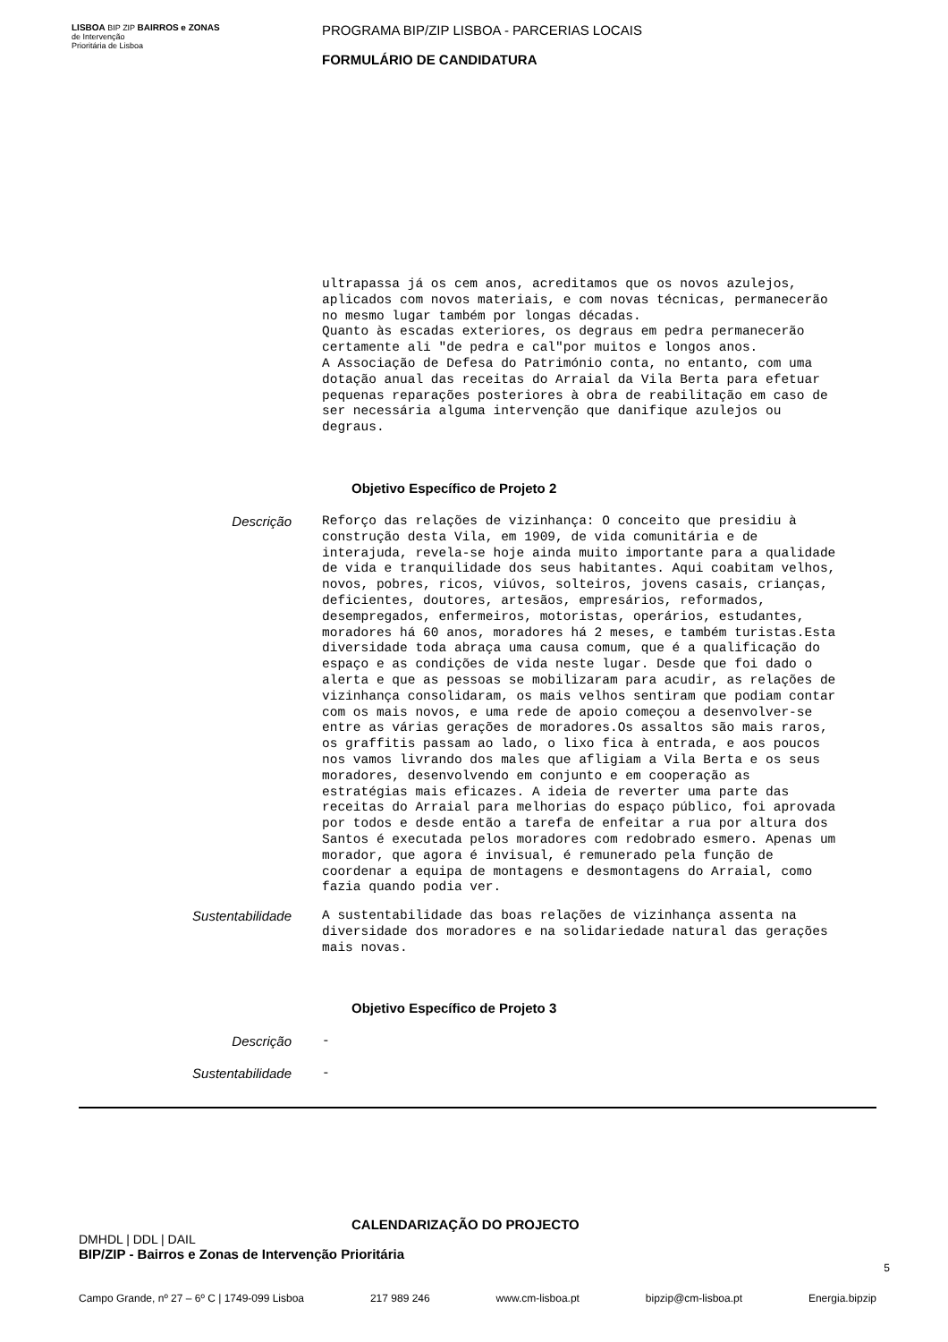LISBOA BIP ZIP BAIRROS e ZONAS
de Intervenção
Prioritária de Lisboa
PROGRAMA BIP/ZIP LISBOA - PARCERIAS LOCAIS
FORMULÁRIO DE CANDIDATURA
ultrapassa já os cem anos, acreditamos que os novos azulejos, aplicados com novos materiais, e com novas técnicas, permanecerão no mesmo lugar também por longas décadas. Quanto às escadas exteriores, os degraus em pedra permanecerão certamente ali "de pedra e cal"por muitos e longos anos. A Associação de Defesa do Património conta, no entanto, com uma dotação anual das receitas do Arraial da Vila Berta para efetuar pequenas reparações posteriores à obra de reabilitação em caso de ser necessária alguma intervenção que danifique azulejos ou degraus.
Objetivo Específico de Projeto 2
Descrição
Reforço das relações de vizinhança: O conceito que presidiu à construção desta Vila, em 1909, de vida comunitária e de interajuda, revela-se hoje ainda muito importante para a qualidade de vida e tranquilidade dos seus habitantes. Aqui coabitam velhos, novos, pobres, ricos, viúvos, solteiros, jovens casais, crianças, deficientes, doutores, artesãos, empresários, reformados, desempregados, enfermeiros, motoristas, operários, estudantes, moradores há 60 anos, moradores há 2 meses, e também turistas.Esta diversidade toda abraça uma causa comum, que é a qualificação do espaço e as condições de vida neste lugar. Desde que foi dado o alerta e que as pessoas se mobilizaram para acudir, as relações de vizinhança consolidaram, os mais velhos sentiram que podiam contar com os mais novos, e uma rede de apoio começou a desenvolver-se entre as várias gerações de moradores.Os assaltos são mais raros, os graffitis passam ao lado, o lixo fica à entrada, e aos poucos nos vamos livrando dos males que afligiam a Vila Berta e os seus moradores, desenvolvendo em conjunto e em cooperação as estratégias mais eficazes. A ideia de reverter uma parte das receitas do Arraial para melhorias do espaço público, foi aprovada por todos e desde então a tarefa de enfeitar a rua por altura dos Santos é executada pelos moradores com redobrado esmero. Apenas um morador, que agora é invisual, é remunerado pela função de coordenar a equipa de montagens e desmontagens do Arraial, como fazia quando podia ver.
Sustentabilidade
A sustentabilidade das boas relações de vizinhança assenta na diversidade dos moradores e na solidariedade natural das gerações mais novas.
Objetivo Específico de Projeto 3
Descrição
-
Sustentabilidade
-
CALENDARIZAÇÃO DO PROJECTO
DMHDL | DDL | DAIL
BIP/ZIP - Bairros e Zonas de Intervenção Prioritária
5
Campo Grande, nº 27 – 6º C | 1749-099 Lisboa 217 989 246 www.cm-lisboa.pt bipzip@cm-lisboa.pt Energia.bipzip